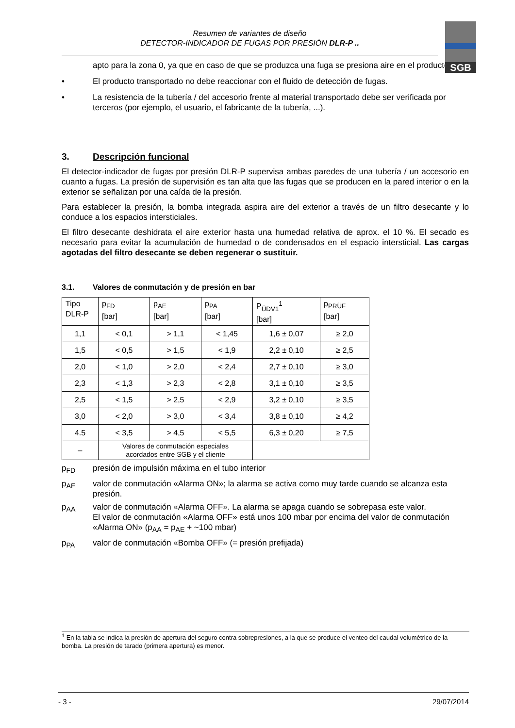Resumen de variantes de diseño
DETECTOR-INDICADOR DE FUGAS POR PRESIÓN DLR-P ..
SGB
apto para la zona 0, ya que en caso de que se produzca una fuga se presiona aire en el producto
• El producto transportado no debe reaccionar con el fluido de detección de fugas.
• La resistencia de la tubería / del accesorio frente al material transportado debe ser verificada por terceros (por ejemplo, el usuario, el fabricante de la tubería, ...).
3. Descripción funcional
El detector-indicador de fugas por presión DLR-P supervisa ambas paredes de una tubería / un accesorio en cuanto a fugas. La presión de supervisión es tan alta que las fugas que se producen en la pared interior o en la exterior se señalizan por una caída de la presión.
Para establecer la presión, la bomba integrada aspira aire del exterior a través de un filtro desecante y lo conduce a los espacios intersticiales.
El filtro desecante deshidrata el aire exterior hasta una humedad relativa de aprox. el 10 %. El secado es necesario para evitar la acumulación de humedad o de condensados en el espacio intersticial. Las cargas agotadas del filtro desecante se deben regenerar o sustituir.
3.1. Valores de conmutación y de presión en bar
| Tipo DLR-P | p<sub>FD</sub> [bar] | p<sub>AE</sub> [bar] | p<sub>PA</sub> [bar] | P<sub>ÜDV1</sub><sup>1</sup> [bar] | p<sub>PRÜF</sub> [bar] |
| --- | --- | --- | --- | --- | --- |
| 1,1 | < 0,1 | > 1,1 | < 1,45 | 1,6 ± 0,07 | ≥ 2,0 |
| 1,5 | < 0,5 | > 1,5 | < 1,9 | 2,2 ± 0,10 | ≥ 2,5 |
| 2,0 | < 1,0 | > 2,0 | < 2,4 | 2,7 ± 0,10 | ≥ 3,0 |
| 2,3 | < 1,3 | > 2,3 | < 2,8 | 3,1 ± 0,10 | ≥ 3,5 |
| 2,5 | < 1,5 | > 2,5 | < 2,9 | 3,2 ± 0,10 | ≥ 3,5 |
| 3,0 | < 2,0 | > 3,0 | < 3,4 | 3,8 ± 0,10 | ≥ 4,2 |
| 4.5 | < 3,5 | > 4,5 | < 5,5 | 6,3 ± 0,20 | ≥ 7,5 |
| – | Valores de conmutación especiales acordados entre SGB y el cliente | | | | |
p<sub>FD</sub> presión de impulsión máxima en el tubo interior
p<sub>AE</sub> valor de conmutación «Alarma ON»; la alarma se activa como muy tarde cuando se alcanza esta presión.
p<sub>AA</sub> valor de conmutación «Alarma OFF». La alarma se apaga cuando se sobrepasa este valor.
El valor de conmutación «Alarma OFF» está unos 100 mbar por encima del valor de conmutación «Alarma ON» (p<sub>AA</sub> = p<sub>AE</sub> + ~100 mbar)
p<sub>PA</sub> valor de conmutación «Bomba OFF» (= presión prefijada)
<sup>1</sup> En la tabla se indica la presión de apertura del seguro contra sobrepresiones, a la que se produce el venteo del caudal volumétrico de la bomba. La presión de tarado (primera apertura) es menor.
- 3 - 29/07/2014